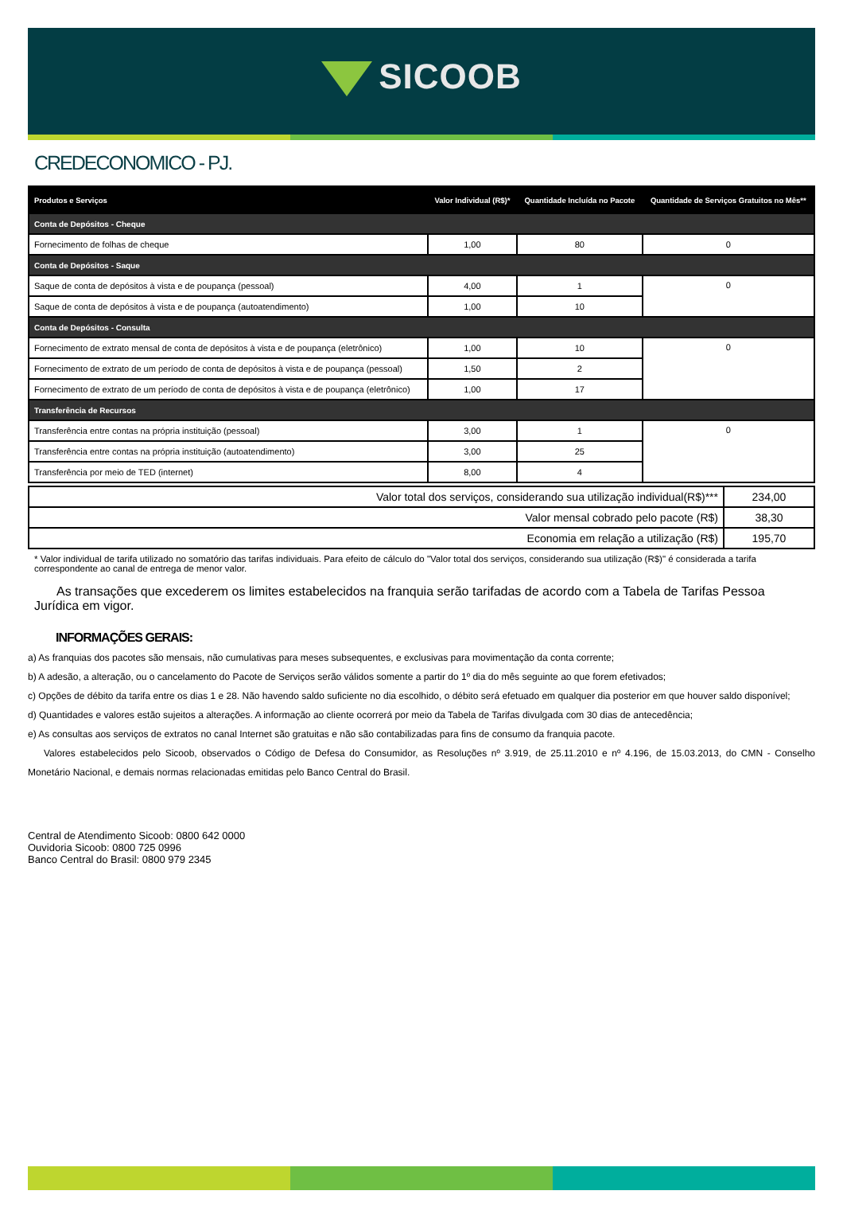SICOOB
CREDECONOMICO - PJ.
| Produtos e Serviços | Valor Individual (R$)* | Quantidade Incluída no Pacote | Quantidade de Serviços Gratuitos no Mês** |
| --- | --- | --- | --- |
| Conta de Depósitos - Cheque | | | |
| Fornecimento de folhas de cheque | 1,00 | 80 | 0 |
| Conta de Depósitos - Saque | | | |
| Saque de conta de depósitos à vista e de poupança (pessoal) | 4,00 | 1 | 0 |
| Saque de conta de depósitos à vista e de poupança (autoatendimento) | 1,00 | 10 | |
| Conta de Depósitos - Consulta | | | |
| Fornecimento de extrato mensal de conta de depósitos à vista e de poupança (eletrônico) | 1,00 | 10 | 0 |
| Fornecimento de extrato de um período de conta de depósitos à vista e de poupança (pessoal) | 1,50 | 2 | |
| Fornecimento de extrato de um período de conta de depósitos à vista e de poupança (eletrônico) | 1,00 | 17 | |
| Transferência de Recursos | | | |
| Transferência entre contas na própria instituição (pessoal) | 3,00 | 1 | 0 |
| Transferência entre contas na própria instituição (autoatendimento) | 3,00 | 25 | |
| Transferência por meio de TED (internet) | 8,00 | 4 | |
| Valor total dos serviços, considerando sua utilização individual(R$)*** | 234,00 |
| Valor mensal cobrado pelo pacote (R$) | 38,30 |
| Economia em relação a utilização (R$) | 195,70 |
* Valor individual de tarifa utilizado no somatório das tarifas individuais. Para efeito de cálculo do "Valor total dos serviços, considerando sua utilização (R$)" é considerada a tarifa correspondente ao canal de entrega de menor valor.
As transações que excederem os limites estabelecidos na franquia serão tarifadas de acordo com a Tabela de Tarifas Pessoa Jurídica em vigor.
INFORMAÇÕES GERAIS:
a) As franquias dos pacotes são mensais, não cumulativas para meses subsequentes, e exclusivas para movimentação da conta corrente;
b) A adesão, a alteração, ou o cancelamento do Pacote de Serviços serão válidos somente a partir do 1º dia do mês seguinte ao que forem efetivados;
c) Opções de débito da tarifa entre os dias 1 e 28. Não havendo saldo suficiente no dia escolhido, o débito será efetuado em qualquer dia posterior em que houver saldo disponível;
d) Quantidades e valores estão sujeitos a alterações. A informação ao cliente ocorrerá por meio da Tabela de Tarifas divulgada com 30 dias de antecedência;
e) As consultas aos serviços de extratos no canal Internet são gratuitas e não são contabilizadas para fins de consumo da franquia pacote.
Valores estabelecidos pelo Sicoob, observados o Código de Defesa do Consumidor, as Resoluções nº 3.919, de 25.11.2010 e nº 4.196, de 15.03.2013, do CMN - Conselho Monetário Nacional, e demais normas relacionadas emitidas pelo Banco Central do Brasil.
Central de Atendimento Sicoob: 0800 642 0000
Ouvidoria Sicoob: 0800 725 0996
Banco Central do Brasil: 0800 979 2345